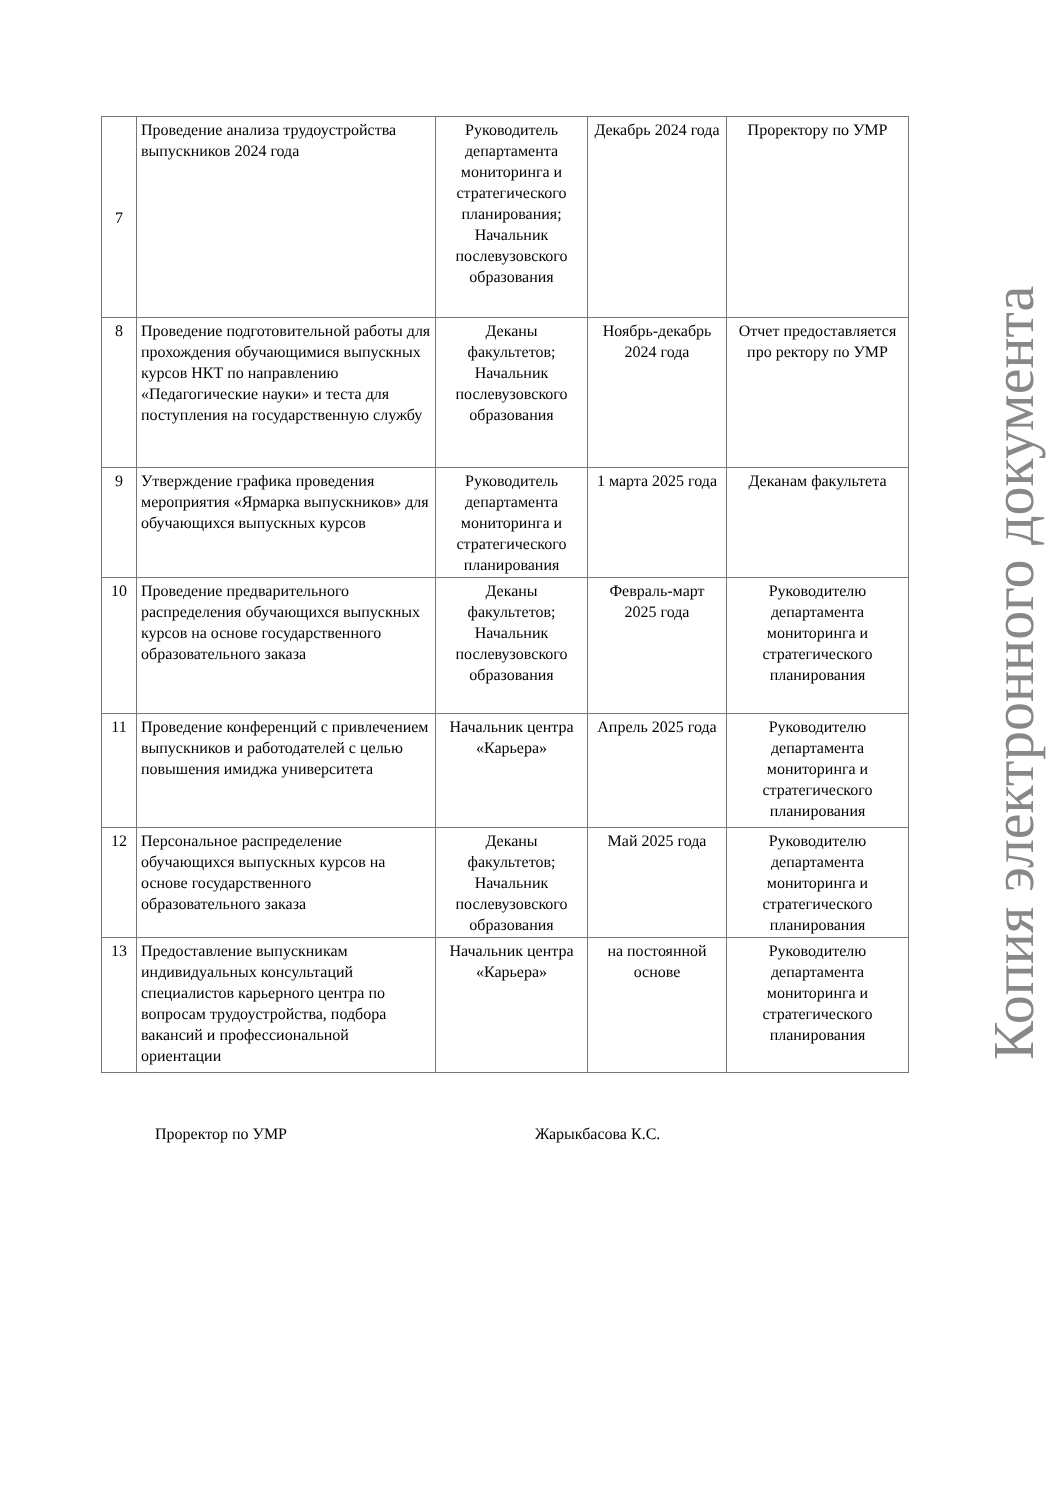| 7 | Проведение анализа трудоустройства выпускников 2024 года | Руководитель департамента мониторинга и стратегического планирования; Начальник послевузовского образования | Декабрь 2024 года | Проректору по УМР |
| 8 | Проведение подготовительной работы для прохождения обучающимися выпускных курсов НКТ по направлению «Педагогические науки» и теста для поступления на государственную службу | Деканы факультетов; Начальник послевузовского образования | Ноябрь-декабрь 2024 года | Отчет предоставляется про ректору по УМР |
| 9 | Утверждение графика проведения мероприятия «Ярмарка выпускников» для обучающихся выпускных курсов | Руководитель департамента мониторинга и стратегического планирования | 1 марта 2025 года | Деканам факультета |
| 10 | Проведение предварительного распределения обучающихся выпускных курсов на основе государственного образовательного заказа | Деканы факультетов; Начальник послевузовского образования | Февраль-март 2025 года | Руководителю департамента мониторинга и стратегического планирования |
| 11 | Проведение конференций с привлечением выпускников и работодателей с целью повышения имиджа университета | Начальник центра «Карьера» | Апрель 2025 года | Руководителю департамента мониторинга и стратегического планирования |
| 12 | Персональное распределение обучающихся выпускных курсов на основе государственного образовательного заказа | Деканы факультетов; Начальник послевузовского образования | Май 2025 года | Руководителю департамента мониторинга и стратегического планирования |
| 13 | Предоставление выпускникам индивидуальных консультаций специалистов карьерного центра по вопросам трудоустройства, подбора вакансий и профессиональной ориентации | Начальник центра «Карьера» | на постоянной основе | Руководителю департамента мониторинга и стратегического планирования |
Проректор по УМР Жарыкбасова К.С.
Копия электронного документа